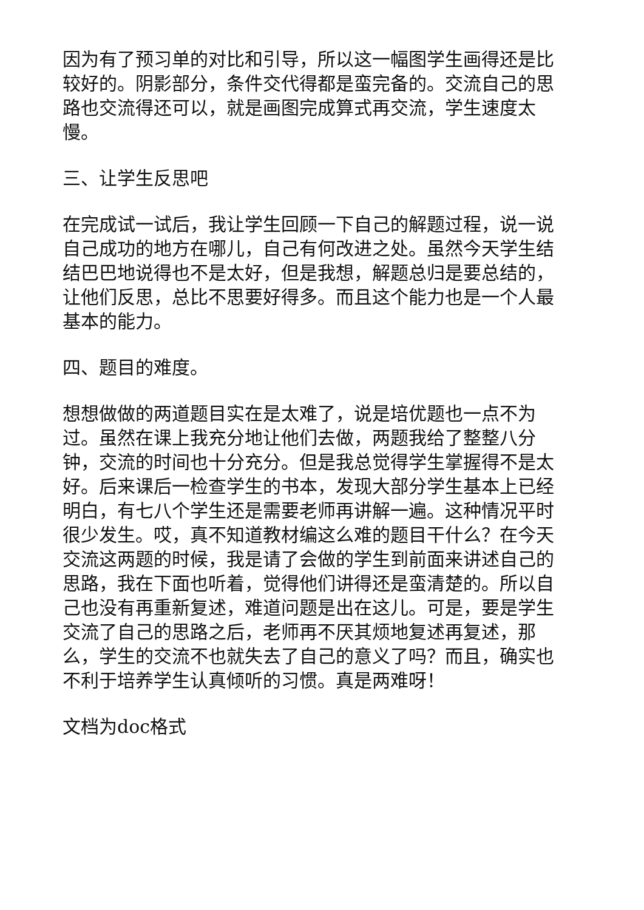因为有了预习单的对比和引导，所以这一幅图学生画得还是比较好的。阴影部分，条件交代得都是蛮完备的。交流自己的思路也交流得还可以，就是画图完成算式再交流，学生速度太慢。
三、让学生反思吧
在完成试一试后，我让学生回顾一下自己的解题过程，说一说自己成功的地方在哪儿，自己有何改进之处。虽然今天学生结结巴巴地说得也不是太好，但是我想，解题总归是要总结的，让他们反思，总比不思要好得多。而且这个能力也是一个人最基本的能力。
四、题目的难度。
想想做做的两道题目实在是太难了，说是培优题也一点不为过。虽然在课上我充分地让他们去做，两题我给了整整八分钟，交流的时间也十分充分。但是我总觉得学生掌握得不是太好。后来课后一检查学生的书本，发现大部分学生基本上已经明白，有七八个学生还是需要老师再讲解一遍。这种情况平时很少发生。哎，真不知道教材编这么难的题目干什么？在今天交流这两题的时候，我是请了会做的学生到前面来讲述自己的思路，我在下面也听着，觉得他们讲得还是蛮清楚的。所以自己也没有再重新复述，难道问题是出在这儿。可是，要是学生交流了自己的思路之后，老师再不厌其烦地复述再复述，那么，学生的交流不也就失去了自己的意义了吗？而且，确实也不利于培养学生认真倾听的习惯。真是两难呀！
文档为doc格式